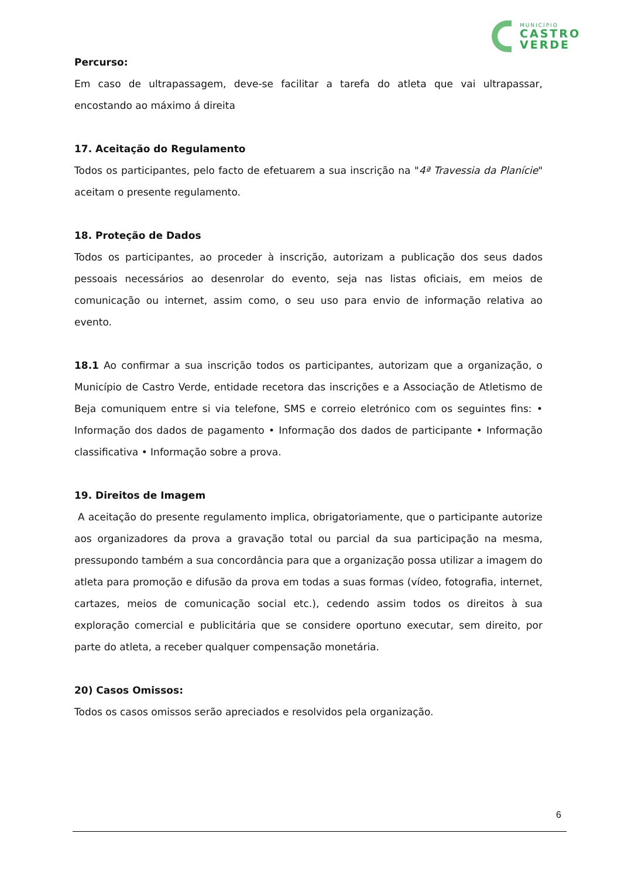MUNICÍPIO
CASTRO
VERDE
Percurso:
Em caso de ultrapassagem, deve-se facilitar a tarefa do atleta que vai ultrapassar, encostando ao máximo á direita
17. Aceitação do Regulamento
Todos os participantes, pelo facto de efetuarem a sua inscrição na "4ª Travessia da Planície" aceitam o presente regulamento.
18. Proteção de Dados
Todos os participantes, ao proceder à inscrição, autorizam a publicação dos seus dados pessoais necessários ao desenrolar do evento, seja nas listas oficiais, em meios de comunicação ou internet, assim como, o seu uso para envio de informação relativa ao evento.
18.1 Ao confirmar a sua inscrição todos os participantes, autorizam que a organização, o Município de Castro Verde, entidade recetora das inscrições e a Associação de Atletismo de Beja comuniquem entre si via telefone, SMS e correio eletrónico com os seguintes fins: • Informação dos dados de pagamento • Informação dos dados de participante • Informação classificativa • Informação sobre a prova.
19. Direitos de Imagem
A aceitação do presente regulamento implica, obrigatoriamente, que o participante autorize aos organizadores da prova a gravação total ou parcial da sua participação na mesma, pressupondo também a sua concordância para que a organização possa utilizar a imagem do atleta para promoção e difusão da prova em todas a suas formas (vídeo, fotografia, internet, cartazes, meios de comunicação social etc.), cedendo assim todos os direitos à sua exploração comercial e publicitária que se considere oportuno executar, sem direito, por parte do atleta, a receber qualquer compensação monetária.
20) Casos Omissos:
Todos os casos omissos serão apreciados e resolvidos pela organização.
6